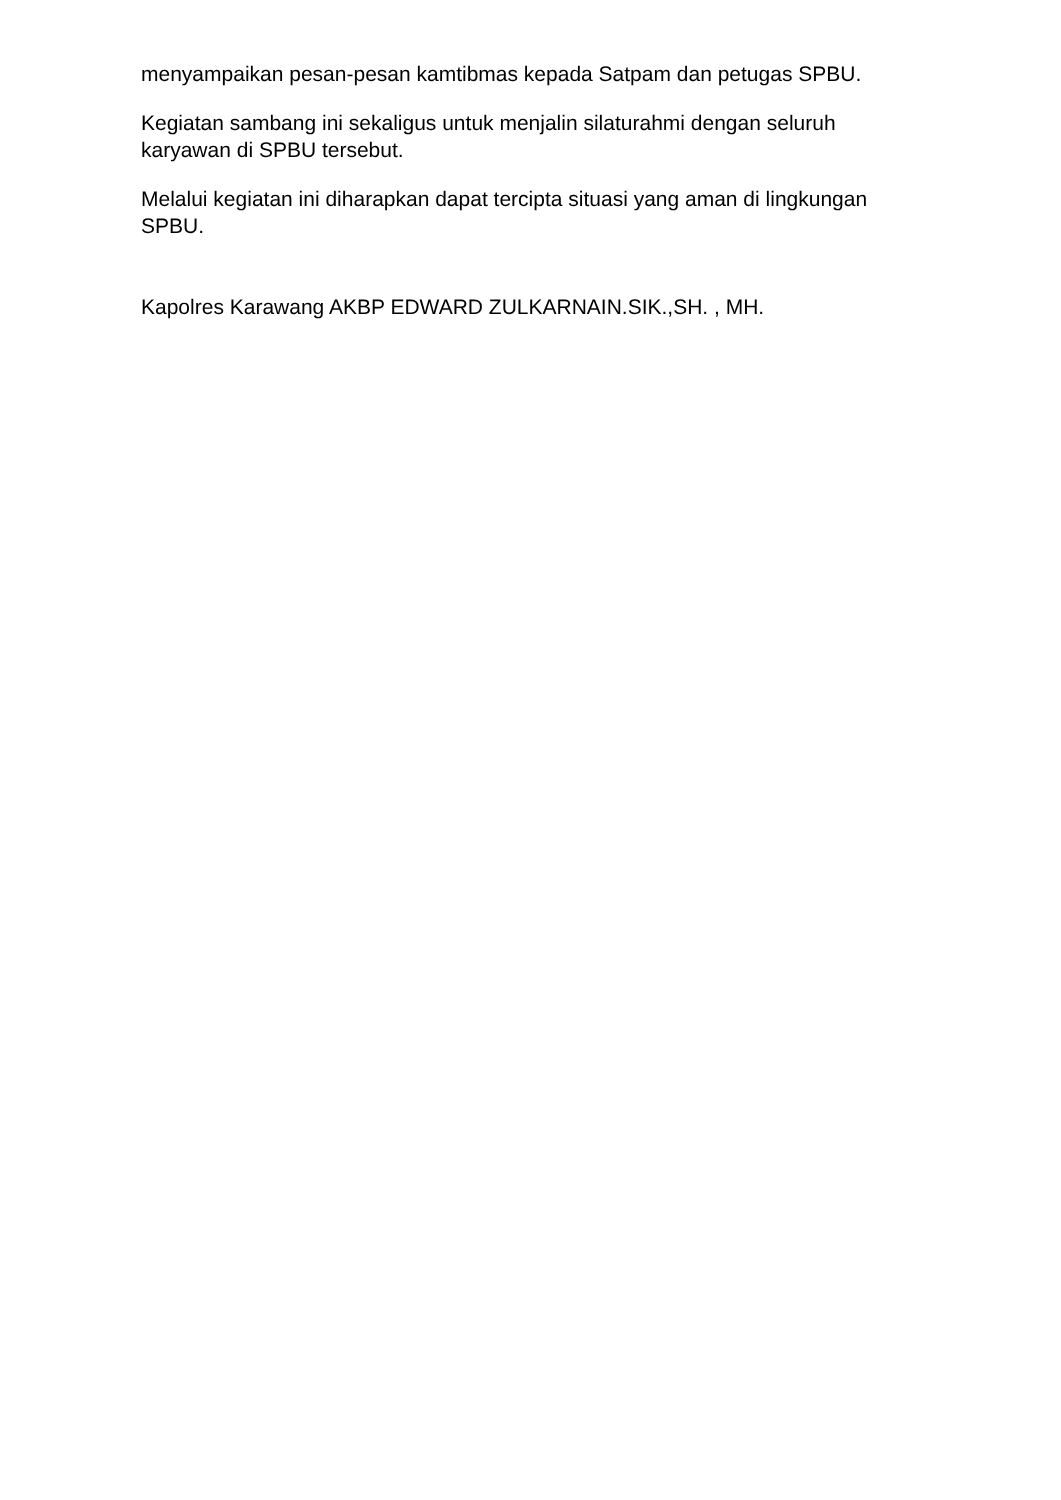menyampaikan pesan-pesan kamtibmas kepada Satpam dan petugas SPBU.
Kegiatan sambang ini sekaligus untuk menjalin silaturahmi dengan seluruh karyawan di SPBU tersebut.
Melalui kegiatan ini diharapkan dapat tercipta situasi yang aman di lingkungan SPBU.
Kapolres Karawang AKBP EDWARD ZULKARNAIN.SIK.,SH. , MH.